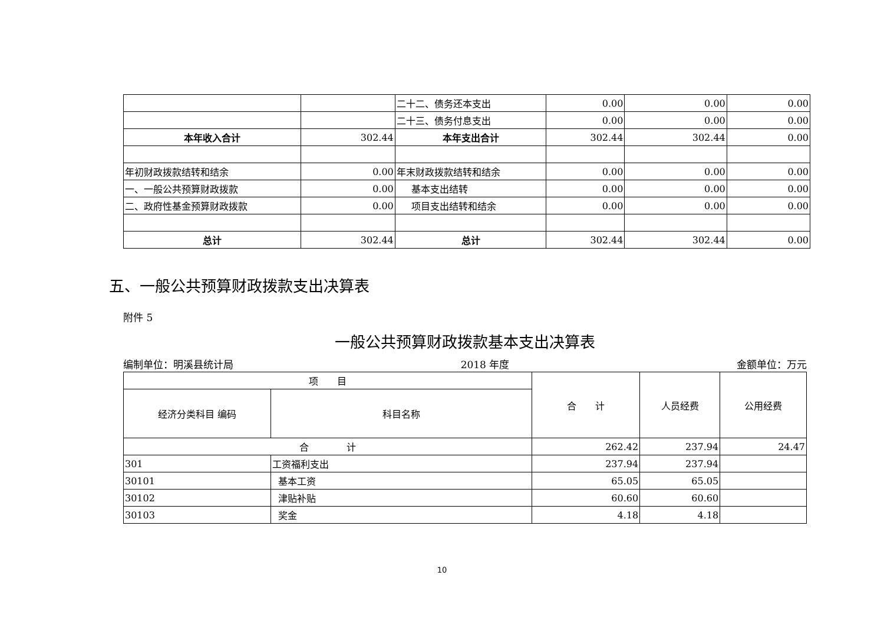| | | 二十二、债务还本支出 | 0.00 | 0.00 | 0.00 |
| | | 二十三、债务付息支出 | 0.00 | 0.00 | 0.00 |
| 本年收入合计 | 302.44 | 本年支出合计 | 302.44 | 302.44 | 0.00 |
| 年初财政拨款结转和结余 | 0.00 | 年末财政拨款结转和结余 | 0.00 | 0.00 | 0.00 |
| 一、一般公共预算财政拨款 | 0.00 | 基本支出结转 | 0.00 | 0.00 | 0.00 |
| 二、政府性基金预算财政拨款 | 0.00 | 项目支出结转和结余 | 0.00 | 0.00 | 0.00 |
| 总计 | 302.44 | 总计 | 302.44 | 302.44 | 0.00 |
五、一般公共预算财政拨款支出决算表
附件 5
一般公共预算财政拨款基本支出决算表
编制单位：明溪县统计局 2018 年度 金额单位：万元
| 项 目 | | 合 计 | 人员经费 | 公用经费 |
| 经济分类科目 编码 | 科目名称 | | | |
| 合 计 | | 262.42 | 237.94 | 24.47 |
| 301 | 工资福利支出 | 237.94 | 237.94 | |
| 30101 | 基本工资 | 65.05 | 65.05 | |
| 30102 | 津贴补贴 | 60.60 | 60.60 | |
| 30103 | 奖金 | 4.18 | 4.18 | |
10